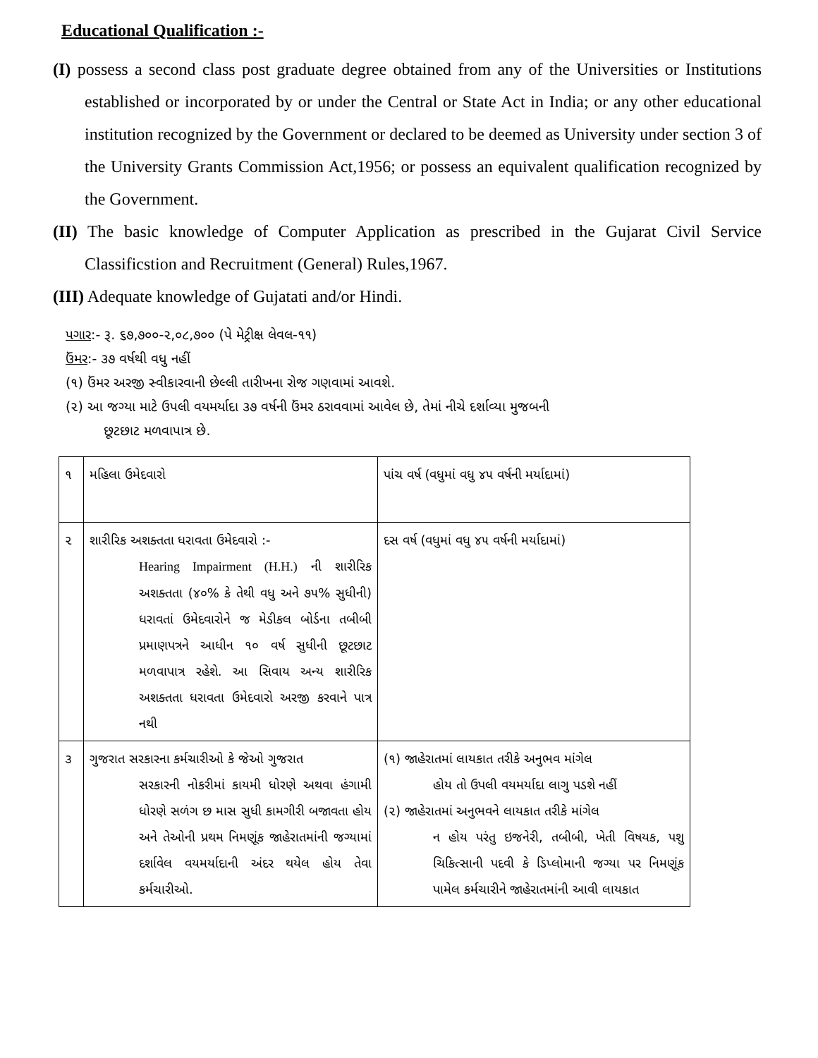Educational Qualification :-
(I) possess a second class post graduate degree obtained from any of the Universities or Institutions established or incorporated by or under the Central or State Act in India; or any other educational institution recognized by the Government or declared to be deemed as University under section 3 of the University Grants Commission Act,1956; or possess an equivalent qualification recognized by the Government.
(II) The basic knowledge of Computer Application as prescribed in the Gujarat Civil Service Classificstion and Recruitment (General) Rules,1967.
(III) Adequate knowledge of Gujatati and/or Hindi.
પગાર:- રૂ. ૬૭,૭૦૦-૨,૦૮,૭૦૦ (પે મેટ્રીક્ષ લેવલ-૧૧)
ઉંમર:- ૩૭ વર્ષથી વધુ નહીં
(૧) ઉંમર અરજી સ્વીકારવાની છેલ્લી તારીખના રોજ ગણવામાં આવશે.
(૨) આ જગ્યા માટે ઉપલી વયમર્યાદા ૩૭ વર્ષની ઉંમર ઠરાવવામાં આવેલ છે, તેમાં નીચે દર્શાવ્યા મુજબની
છૂટછાટ મળવાપાત્ર છે.
| ૧ | મહિલા ઉમેદવારો | પાંચ વર્ષ (વધુમાં વધુ ૪૫ વર્ષની મર્યાદામાં) |
| ૨ | શારીરિક અશક્તતા ધરાવતા ઉમેદવારો :- Hearing Impairment (H.H.) ની શારીરિક અશક્તતા (૪૦% કે તેથી વધુ અને ૭૫% સુધીની) ધરાવતાં ઉમેદવારોને જ મેડીકલ બોર્ડના તબીબી પ્રમાણપત્રને આધીન ૧૦ વર્ષ સુધીની છૂટછાટ મળવાપાત્ર રહેશે. આ સિવાય અન્ય શારીરિક અશક્તતા ધરાવતા ઉમેદવારો અરજી કરવાને પાત્ર નથી | દસ વર્ષ (વધુમાં વધુ ૪૫ વર્ષની મર્યાદામાં) |
| ૩ | ગુજરાત સરકારના કર્મચારીઓ કે જેઓ ગુજરાત સરકારની નોકરીમાં કાયમી ધોરણે અથવા હંગામી ધોરણે સળંગ છ માસ સુધી કામગીરી બજાવતા હોય અને તેઓની પ્રથમ નિમણૂંક જાહેરાતમાંની જગ્યામાં દર્શાવેલ વયમર્યાદાની અંદર થયેલ હોય તેવા કર્મચારીઓ. | (૧) જાહેરાતમાં લાયકાત તરીકે અનુભવ માંગેલ હોય તો ઉપલી વયમર્યાદા લાગુ પડશે નહીં (૨) જાહેરાતમાં અનુભવને લાયકાત તરીકે માંગેલ ન હોય પરંતુ ઇજનેરી, તબીબી, ખેતી વિષયક, પશુ ચિકિત્સાની પદવી કે ડિપ્લોમાની જગ્યા પર નિમણૂંક પામેલ કર્મચારીને જાહેરાતમાંની આવી લાયકાત |